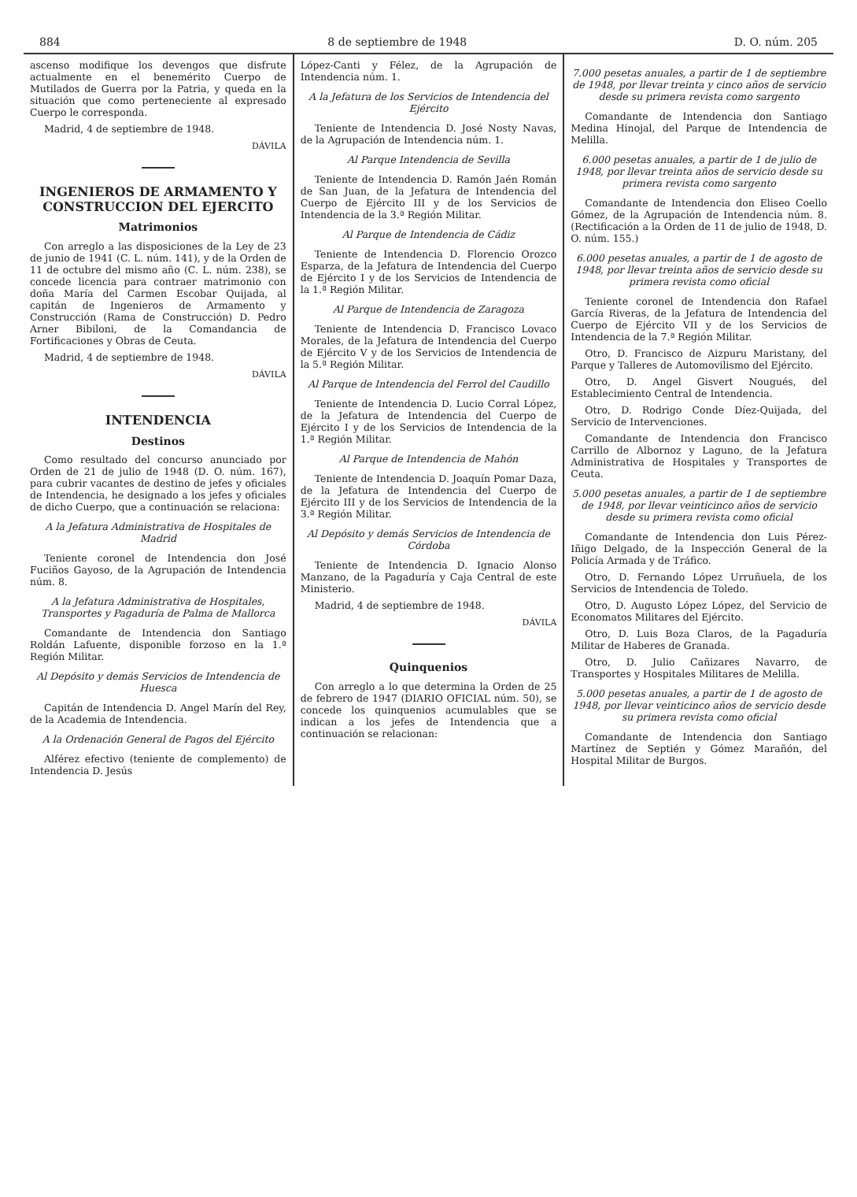884 8 de septiembre de 1948 D. O. núm. 205
ascenso modifique los devengos que disfrute actualmente en el benemérito Cuerpo de Mutilados de Guerra por la Patria, y queda en la situación que como perteneciente al expresado Cuerpo le corresponda.
Madrid, 4 de septiembre de 1948.
DÁVILA
INGENIEROS DE ARMAMENTO Y CONSTRUCCION DEL EJERCITO
Matrimonios
Con arreglo a las disposiciones de la Ley de 23 de junio de 1941 (C. L. núm. 141), y de la Orden de 11 de octubre del mismo año (C. L. núm. 238), se concede licencia para contraer matrimonio con doña María del Carmen Escobar Quijada, al capitán de Ingenieros de Armamento y Construcción (Rama de Construcción) D. Pedro Arner Bibiloni, de la Comandancia de Fortificaciones y Obras de Ceuta.
Madrid, 4 de septiembre de 1948.
DÁVILA
INTENDENCIA
Destinos
Como resultado del concurso anunciado por Orden de 21 de julio de 1948 (D. O. núm. 167), para cubrir vacantes de destino de jefes y oficiales de Intendencia, he designado a los jefes y oficiales de dicho Cuerpo, que a continuación se relaciona:
A la Jefatura Administrativa de Hospitales de Madrid
Teniente coronel de Intendencia don José Fuciños Gayoso, de la Agrupación de Intendencia núm. 8.
A la Jefatura Administrativa de Hospitales, Transportes y Pagaduría de Palma de Mallorca
Comandante de Intendencia don Santiago Roldán Lafuente, disponible forzoso en la 1.ª Región Militar.
Al Depósito y demás Servicios de Intendencia de Huesca
Capitán de Intendencia D. Angel Marín del Rey, de la Academia de Intendencia.
A la Ordenación General de Pagos del Ejército
Alférez efectivo (teniente de complemento) de Intendencia D. Jesús
López-Canti y Félez, de la Agrupación de Intendencia núm. 1.
A la Jefatura de los Servicios de Intendencia del Ejército
Teniente de Intendencia D. José Nosty Navas, de la Agrupación de Intendencia núm. 1.
Al Parque Intendencia de Sevilla
Teniente de Intendencia D. Ramón Jaén Román de San Juan, de la Jefatura de Intendencia del Cuerpo de Ejército III y de los Servicios de Intendencia de la 3.ª Región Militar.
Al Parque de Intendencia de Cádiz
Teniente de Intendencia D. Florencio Orozco Esparza, de la Jefatura de Intendencia del Cuerpo de Ejército I y de los Servicios de Intendencia de la 1.ª Región Militar.
Al Parque de Intendencia de Zaragoza
Teniente de Intendencia D. Francisco Lovaco Morales, de la Jefatura de Intendencia del Cuerpo de Ejército V y de los Servicios de Intendencia de la 5.ª Región Militar.
Al Parque de Intendencia del Ferrol del Caudillo
Teniente de Intendencia D. Lucio Corral López, de la Jefatura de Intendencia del Cuerpo de Ejército I y de los Servicios de Intendencia de la 1.ª Región Militar.
Al Parque de Intendencia de Mahón
Teniente de Intendencia D. Joaquín Pomar Daza, de la Jefatura de Intendencia del Cuerpo de Ejército III y de los Servicios de Intendencia de la 3.ª Región Militar.
Al Depósito y demás Servicios de Intendencia de Córdoba
Teniente de Intendencia D. Ignacio Alonso Manzano, de la Pagaduría y Caja Central de este Ministerio.
Madrid, 4 de septiembre de 1948.
DÁVILA
Quinquenios
Con arreglo a lo que determina la Orden de 25 de febrero de 1947 (DIARIO OFICIAL núm. 50), se concede los quinquenios acumulables que se indican a los jefes de Intendencia que a continuación se relacionan:
7.000 pesetas anuales, a partir de 1 de septiembre de 1948, por llevar treinta y cinco años de servicio desde su primera revista como sargento
Comandante de Intendencia don Santiago Medina Hinojal, del Parque de Intendencia de Melilla.
6.000 pesetas anuales, a partir de 1 de julio de 1948, por llevar treinta años de servicio desde su primera revista como sargento
Comandante de Intendencia don Eliseo Coello Gómez, de la Agrupación de Intendencia núm. 8. (Rectificación a la Orden de 11 de julio de 1948, D. O. núm. 155.)
6.000 pesetas anuales, a partir de 1 de agosto de 1948, por llevar treinta años de servicio desde su primera revista como oficial
Teniente coronel de Intendencia don Rafael García Riveras, de la Jefatura de Intendencia del Cuerpo de Ejército VII y de los Servicios de Intendencia de la 7.ª Región Militar.
Otro, D. Francisco de Aizpuru Maristany, del Parque y Talleres de Automovilismo del Ejército.
Otro, D. Angel Gisvert Nougués, del Establecimiento Central de Intendencia.
Otro, D. Rodrigo Conde Díez-Quijada, del Servicio de Intervenciones.
Comandante de Intendencia don Francisco Carrillo de Albornoz y Laguno, de la Jefatura Administrativa de Hospitales y Transportes de Ceuta.
5.000 pesetas anuales, a partir de 1 de septiembre de 1948, por llevar veinticinco años de servicio desde su primera revista como oficial
Comandante de Intendencia don Luis Pérez-Iñigo Delgado, de la Inspección General de la Policía Armada y de Tráfico.
Otro, D. Fernando López Urruñuela, de los Servicios de Intendencia de Toledo.
Otro, D. Augusto López López, del Servicio de Economatos Militares del Ejército.
Otro, D. Luis Boza Claros, de la Pagaduría Militar de Haberes de Granada.
Otro, D. Julio Cañizares Navarro, de Transportes y Hospitales Militares de Melilla.
5.000 pesetas anuales, a partir de 1 de agosto de 1948, por llevar veinticinco años de servicio desde su primera revista como oficial
Comandante de Intendencia don Santiago Martínez de Septién y Gómez Marañón, del Hospital Militar de Burgos.